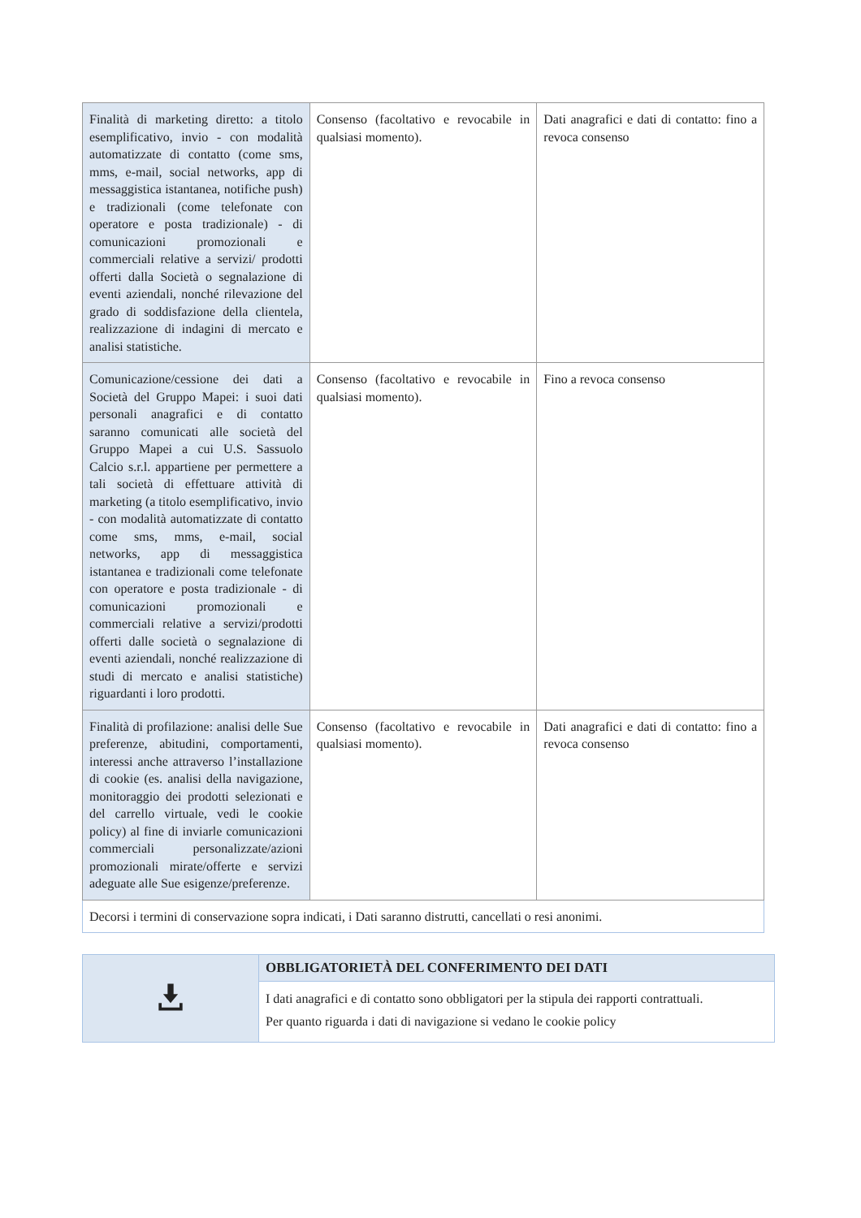| Finalità di marketing diretto: a titolo esemplificativo, invio - con modalità automatizzate di contatto (come sms, mms, e-mail, social networks, app di messaggistica istantanea, notifiche push) e tradizionali (come telefonate con operatore e posta tradizionale) - di comunicazioni promozionali e commerciali relative a servizi/ prodotti offerti dalla Società o segnalazione di eventi aziendali, nonché rilevazione del grado di soddisfazione della clientela, realizzazione di indagini di mercato e analisi statistiche. | Consenso (facoltativo e revocabile in qualsiasi momento). | Dati anagrafici e dati di contatto: fino a revoca consenso |
| Comunicazione/cessione dei dati a Società del Gruppo Mapei: i suoi dati personali anagrafici e di contatto saranno comunicati alle società del Gruppo Mapei a cui U.S. Sassuolo Calcio s.r.l. appartiene per permettere a tali società di effettuare attività di marketing (a titolo esemplificativo, invio - con modalità automatizzate di contatto come sms, mms, e-mail, social networks, app di messaggistica istantanea e tradizionali come telefonate con operatore e posta tradizionale - di comunicazioni promozionali e commerciali relative a servizi/prodotti offerti dalle società o segnalazione di eventi aziendali, nonché realizzazione di studi di mercato e analisi statistiche) riguardanti i loro prodotti. | Consenso (facoltativo e revocabile in qualsiasi momento). | Fino a revoca consenso |
| Finalità di profilazione: analisi delle Sue preferenze, abitudini, comportamenti, interessi anche attraverso l’installazione di cookie (es. analisi della navigazione, monitoraggio dei prodotti selezionati e del carrello virtuale, vedi le cookie policy) al fine di inviarle comunicazioni commerciali personalizzate/azioni promozionali mirate/offerte e servizi adeguate alle Sue esigenze/preferenze. | Consenso (facoltativo e revocabile in qualsiasi momento). | Dati anagrafici e dati di contatto: fino a revoca consenso |
| Decorsi i termini di conservazione sopra indicati, i Dati saranno distrutti, cancellati o resi anonimi. | | |
| | OBBLIGATORIETÀ DEL CONFERIMENTO DEI DATI |
| | I dati anagrafici e di contatto sono obbligatori per la stipula dei rapporti contrattuali. Per quanto riguarda i dati di navigazione si vedano le cookie policy |